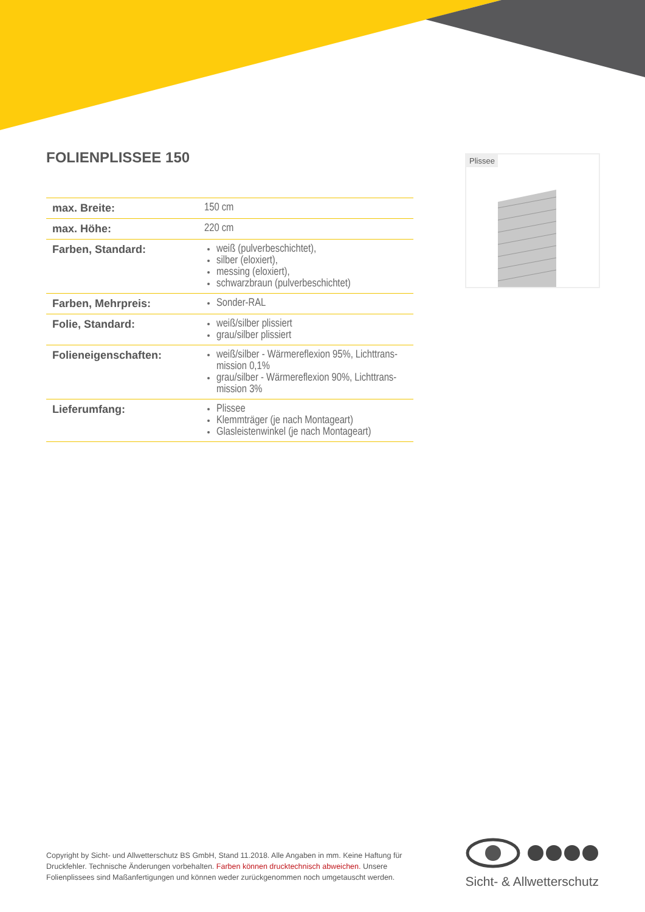FOLIENPLISSEE 150
| max. Breite: | 150 cm |
| max. Höhe: | 220 cm |
| Farben, Standard: | weiß (pulverbeschichtet), silber (eloxiert), messing (eloxiert), schwarzbraun (pulverbeschichtet) |
| Farben, Mehrpreis: | Sonder-RAL |
| Folie, Standard: | weiß/silber plissiert grau/silber plissiert |
| Folieneigenschaften: | weiß/silber - Wärmereflexion 95%, Lichttrans­mission 0,1% grau/silber - Wärmereflexion 90%, Lichttrans­mission 3% |
| Lieferumfang: | Plissee Klemmträger (je nach Montageart) Glasleistenwinkel (je nach Montageart) |
Plissee
Copyright by Sicht- und Allwetterschutz BS GmbH, Stand 11.2018. Alle Angaben in mm. Keine Haftung für Druckfehler. Technische Änderungen vorbehalten. Farben können drucktechnisch abweichen. Unsere Folienplissees sind Maßanfertigungen und können weder zurückgenommen noch umgetauscht werden.
Sicht- & Allwetterschutz